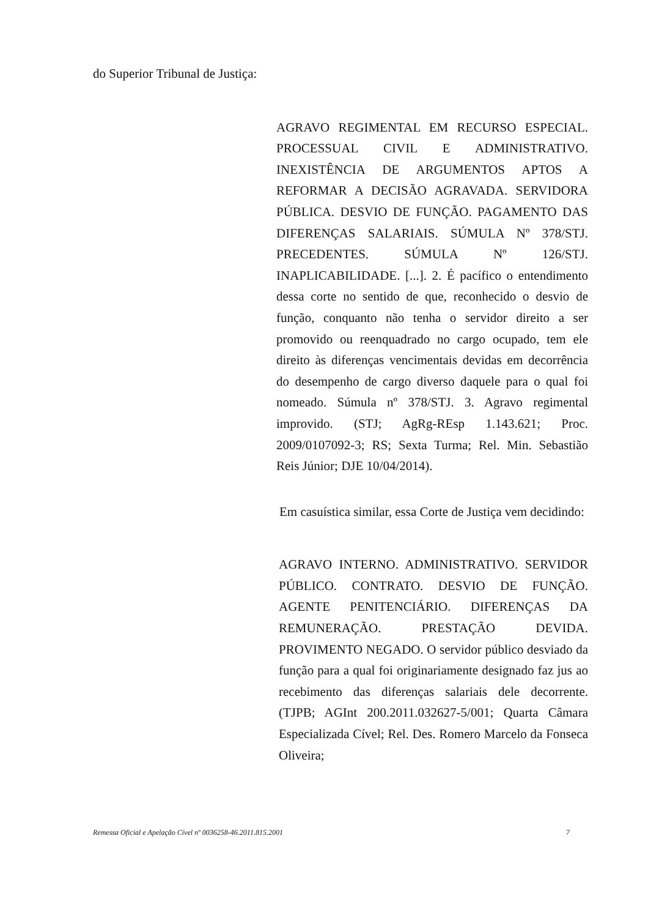do Superior Tribunal de Justiça:
AGRAVO REGIMENTAL EM RECURSO ESPECIAL. PROCESSUAL CIVIL E ADMINISTRATIVO. INEXISTÊNCIA DE ARGUMENTOS APTOS A REFORMAR A DECISÃO AGRAVADA. SERVIDORA PÚBLICA. DESVIO DE FUNÇÃO. PAGAMENTO DAS DIFERENÇAS SALARIAIS. SÚMULA Nº 378/STJ. PRECEDENTES. SÚMULA Nº 126/STJ. INAPLICABILIDADE. [...]. 2. É pacífico o entendimento dessa corte no sentido de que, reconhecido o desvio de função, conquanto não tenha o servidor direito a ser promovido ou reenquadrado no cargo ocupado, tem ele direito às diferenças vencimentais devidas em decorrência do desempenho de cargo diverso daquele para o qual foi nomeado. Súmula nº 378/STJ. 3. Agravo regimental improvido. (STJ; AgRg-REsp 1.143.621; Proc. 2009/0107092-3; RS; Sexta Turma; Rel. Min. Sebastião Reis Júnior; DJE 10/04/2014).
Em casuística similar, essa Corte de Justiça vem decidindo:
AGRAVO INTERNO. ADMINISTRATIVO. SERVIDOR PÚBLICO. CONTRATO. DESVIO DE FUNÇÃO. AGENTE PENITENCIÁRIO. DIFERENÇAS DA REMUNERAÇÃO. PRESTAÇÃO DEVIDA. PROVIMENTO NEGADO. O servidor público desviado da função para a qual foi originariamente designado faz jus ao recebimento das diferenças salariais dele decorrente. (TJPB; AGInt 200.2011.032627-5/001; Quarta Câmara Especializada Cível; Rel. Des. Romero Marcelo da Fonseca Oliveira;
Remessa Oficial e Apelação Cível nº 0036258-46.2011.815.2001 7